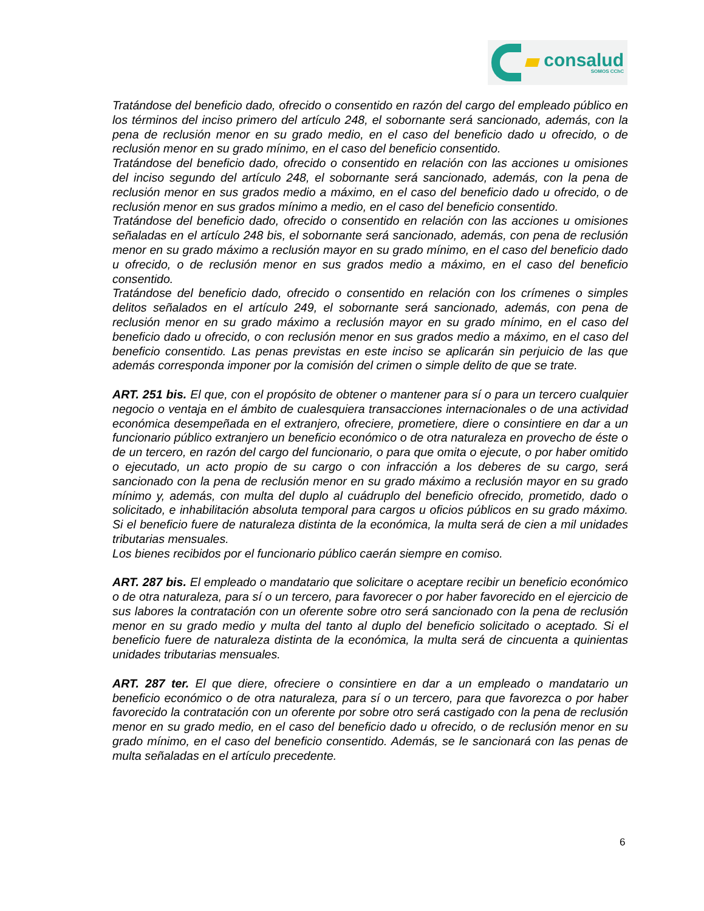consalud
SOMOS CChC
Tratándose del beneficio dado, ofrecido o consentido en razón del cargo del empleado público en los términos del inciso primero del artículo 248, el sobornante será sancionado, además, con la pena de reclusión menor en su grado medio, en el caso del beneficio dado u ofrecido, o de reclusión menor en su grado mínimo, en el caso del beneficio consentido.
Tratándose del beneficio dado, ofrecido o consentido en relación con las acciones u omisiones del inciso segundo del artículo 248, el sobornante será sancionado, además, con la pena de reclusión menor en sus grados medio a máximo, en el caso del beneficio dado u ofrecido, o de reclusión menor en sus grados mínimo a medio, en el caso del beneficio consentido.
Tratándose del beneficio dado, ofrecido o consentido en relación con las acciones u omisiones señaladas en el artículo 248 bis, el sobornante será sancionado, además, con pena de reclusión menor en su grado máximo a reclusión mayor en su grado mínimo, en el caso del beneficio dado u ofrecido, o de reclusión menor en sus grados medio a máximo, en el caso del beneficio consentido.
Tratándose del beneficio dado, ofrecido o consentido en relación con los crímenes o simples delitos señalados en el artículo 249, el sobornante será sancionado, además, con pena de reclusión menor en su grado máximo a reclusión mayor en su grado mínimo, en el caso del beneficio dado u ofrecido, o con reclusión menor en sus grados medio a máximo, en el caso del beneficio consentido. Las penas previstas en este inciso se aplicarán sin perjuicio de las que además corresponda imponer por la comisión del crimen o simple delito de que se trate.
ART. 251 bis. El que, con el propósito de obtener o mantener para sí o para un tercero cualquier negocio o ventaja en el ámbito de cualesquiera transacciones internacionales o de una actividad económica desempeñada en el extranjero, ofreciere, prometiere, diere o consintiere en dar a un funcionario público extranjero un beneficio económico o de otra naturaleza en provecho de éste o de un tercero, en razón del cargo del funcionario, o para que omita o ejecute, o por haber omitido o ejecutado, un acto propio de su cargo o con infracción a los deberes de su cargo, será sancionado con la pena de reclusión menor en su grado máximo a reclusión mayor en su grado mínimo y, además, con multa del duplo al cuádruplo del beneficio ofrecido, prometido, dado o solicitado, e inhabilitación absoluta temporal para cargos u oficios públicos en su grado máximo. Si el beneficio fuere de naturaleza distinta de la económica, la multa será de cien a mil unidades tributarias mensuales.
Los bienes recibidos por el funcionario público caerán siempre en comiso.
ART. 287 bis. El empleado o mandatario que solicitare o aceptare recibir un beneficio económico o de otra naturaleza, para sí o un tercero, para favorecer o por haber favorecido en el ejercicio de sus labores la contratación con un oferente sobre otro será sancionado con la pena de reclusión menor en su grado medio y multa del tanto al duplo del beneficio solicitado o aceptado. Si el beneficio fuere de naturaleza distinta de la económica, la multa será de cincuenta a quinientas unidades tributarias mensuales.
ART. 287 ter. El que diere, ofreciere o consintiere en dar a un empleado o mandatario un beneficio económico o de otra naturaleza, para sí o un tercero, para que favorezca o por haber favorecido la contratación con un oferente por sobre otro será castigado con la pena de reclusión menor en su grado medio, en el caso del beneficio dado u ofrecido, o de reclusión menor en su grado mínimo, en el caso del beneficio consentido. Además, se le sancionará con las penas de multa señaladas en el artículo precedente.
6